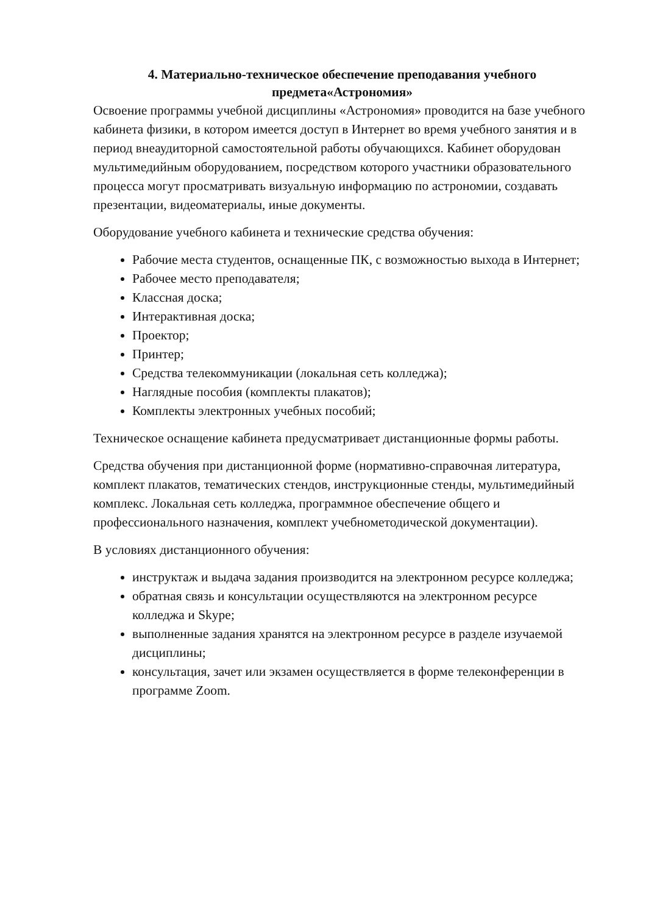4. Материально-техническое обеспечение преподавания учебного предмета«Астрономия»
Освоение программы учебной дисциплины «Астрономия» проводится на базе учебного кабинета физики, в котором имеется доступ в Интернет во время учебного занятия и в период внеаудиторной самостоятельной работы обучающихся. Кабинет оборудован мультимедийным оборудованием, посредством которого участники образовательного процесса могут просматривать визуальную информацию по астрономии, создавать презентации, видеоматериалы, иные документы.
Оборудование учебного кабинета и технические средства обучения:
Рабочие места студентов, оснащенные ПК, с возможностью выхода в Интернет;
Рабочее место преподавателя;
Классная доска;
Интерактивная доска;
Проектор;
Принтер;
Средства телекоммуникации (локальная сеть колледжа);
Наглядные пособия (комплекты плакатов);
Комплекты электронных учебных пособий;
Техническое оснащение кабинета предусматривает дистанционные формы работы.
Средства обучения при дистанционной форме (нормативно-справочная литература, комплект плакатов, тематических стендов, инструкционные стенды, мультимедийный комплекс. Локальная сеть колледжа, программное обеспечение общего и профессионального назначения, комплект учебнометодической документации).
В условиях дистанционного обучения:
инструктаж и выдача задания производится на электронном ресурсе колледжа;
обратная связь и консультации осуществляются на электронном ресурсе колледжа и Skype;
выполненные задания хранятся на электронном ресурсе в разделе изучаемой дисциплины;
консультация, зачет или экзамен осуществляется в форме телеконференции в программе Zoom.